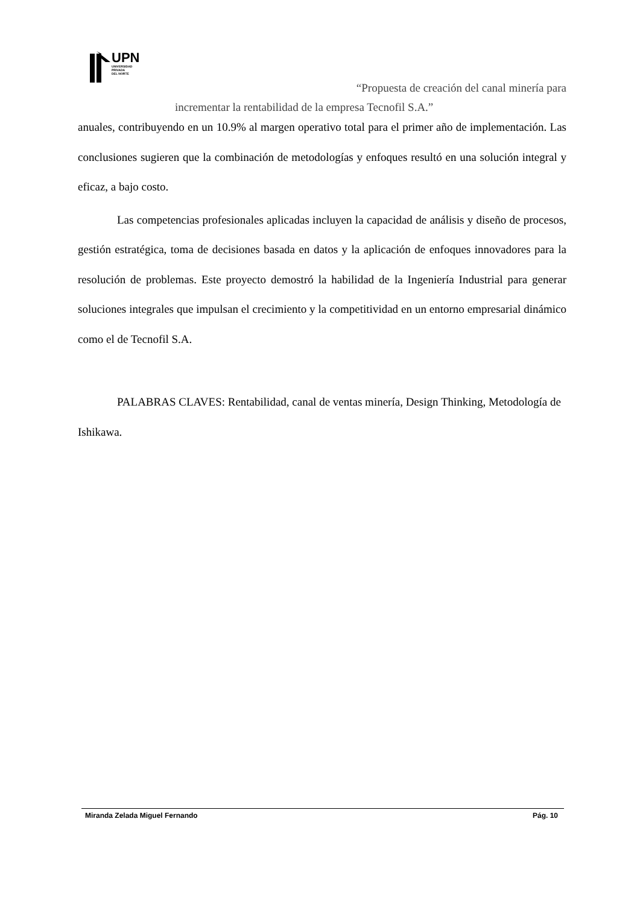UPN
UNIVERSIDAD
PRIVADA
DEL NORTE
“Propuesta de creación del canal minería para
incrementar la rentabilidad de la empresa Tecnofil S.A.”
anuales, contribuyendo en un 10.9% al margen operativo total para el primer año de implementación. Las conclusiones sugieren que la combinación de metodologías y enfoques resultó en una solución integral y eficaz, a bajo costo.
Las competencias profesionales aplicadas incluyen la capacidad de análisis y diseño de procesos, gestión estratégica, toma de decisiones basada en datos y la aplicación de enfoques innovadores para la resolución de problemas. Este proyecto demostró la habilidad de la Ingeniería Industrial para generar soluciones integrales que impulsan el crecimiento y la competitividad en un entorno empresarial dinámico como el de Tecnofil S.A.
PALABRAS CLAVES: Rentabilidad, canal de ventas minería, Design Thinking, Metodología de Ishikawa.
Miranda Zelada Miguel Fernando Pág. 10